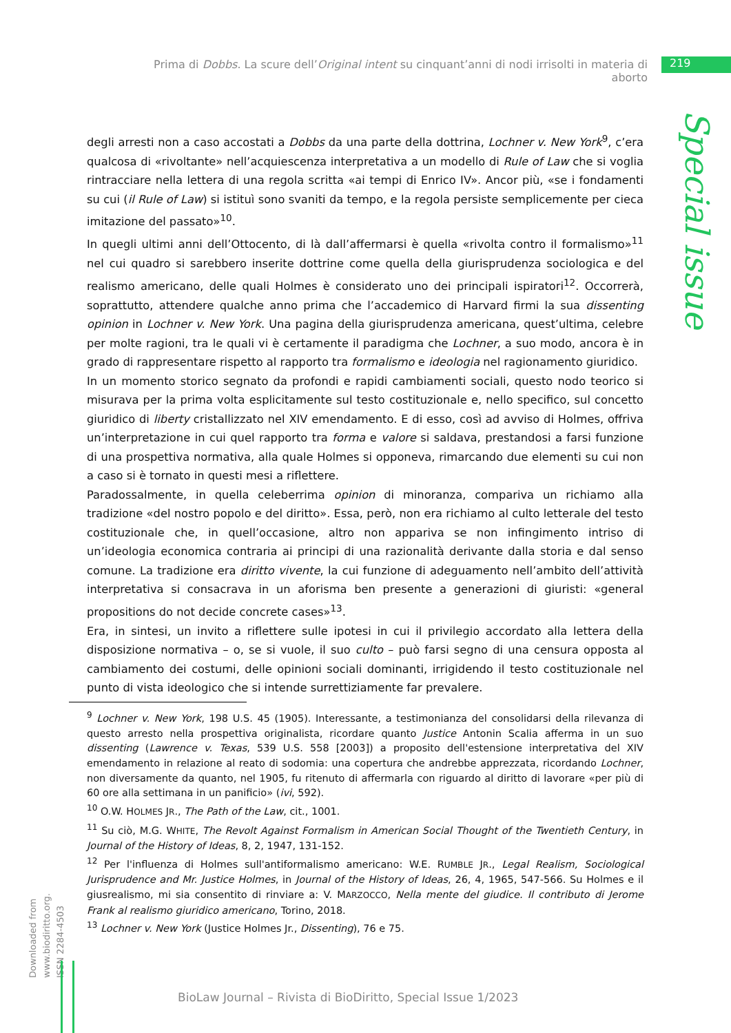Prima di Dobbs. La scure dell’Original intent su cinquant’anni di nodi irrisolti in materia di aborto
219
Special issue
degli arresti non a caso accostati a Dobbs da una parte della dottrina, Lochner v. New York<sup>9</sup>, c’era qualcosa di «rivoltante» nell’acquiescenza interpretativa a un modello di Rule of Law che si voglia rintracciare nella lettera di una regola scritta «ai tempi di Enrico IV». Ancor più, «se i fondamenti su cui (il Rule of Law) si istituì sono svaniti da tempo, e la regola persiste semplicemente per cieca imitazione del passato»<sup>10</sup>.
In quegli ultimi anni dell’Ottocento, di là dall’affermarsi è quella «rivolta contro il formalismo»<sup>11</sup> nel cui quadro si sarebbero inserite dottrine come quella della giurisprudenza sociologica e del realismo americano, delle quali Holmes è considerato uno dei principali ispiratori<sup>12</sup>. Occorrerà, soprattutto, attendere qualche anno prima che l’accademico di Harvard firmi la sua dissenting opinion in Lochner v. New York. Una pagina della giurisprudenza americana, quest’ultima, celebre per molte ragioni, tra le quali vi è certamente il paradigma che Lochner, a suo modo, ancora è in grado di rappresentare rispetto al rapporto tra formalismo e ideologia nel ragionamento giuridico.
In un momento storico segnato da profondi e rapidi cambiamenti sociali, questo nodo teorico si misurava per la prima volta esplicitamente sul testo costituzionale e, nello specifico, sul concetto giuridico di liberty cristallizzato nel XIV emendamento. E di esso, così ad avviso di Holmes, offriva un’interpretazione in cui quel rapporto tra forma e valore si saldava, prestandosi a farsi funzione di una prospettiva normativa, alla quale Holmes si opponeva, rimarcando due elementi su cui non a caso si è tornato in questi mesi a riflettere.
Paradossalmente, in quella celeberrima opinion di minoranza, compariva un richiamo alla tradizione «del nostro popolo e del diritto». Essa, però, non era richiamo al culto letterale del testo costituzionale che, in quell’occasione, altro non appariva se non infingimento intriso di un’ideologia economica contraria ai principi di una razionalità derivante dalla storia e dal senso comune. La tradizione era diritto vivente, la cui funzione di adeguamento nell’ambito dell’attività interpretativa si consacrava in un aforisma ben presente a generazioni di giuristi: «general propositions do not decide concrete cases»<sup>13</sup>.
Era, in sintesi, un invito a riflettere sulle ipotesi in cui il privilegio accordato alla lettera della disposizione normativa – o, se si vuole, il suo culto – può farsi segno di una censura opposta al cambiamento dei costumi, delle opinioni sociali dominanti, irrigidendo il testo costituzionale nel punto di vista ideologico che si intende surrettiziamente far prevalere.
<sup>9</sup> Lochner v. New York, 198 U.S. 45 (1905). Interessante, a testimonianza del consolidarsi della rilevanza di questo arresto nella prospettiva originalista, ricordare quanto Justice Antonin Scalia afferma in un suo dissenting (Lawrence v. Texas, 539 U.S. 558 [2003]) a proposito dell'estensione interpretativa del XIV emendamento in relazione al reato di sodomia: una copertura che andrebbe apprezzata, ricordando Lochner, non diversamente da quanto, nel 1905, fu ritenuto di affermarla con riguardo al diritto di lavorare «per più di 60 ore alla settimana in un panificio» (ivi, 592).
<sup>10</sup> O.W. HOLMES JR., The Path of the Law, cit., 1001.
<sup>11</sup> Su ciò, M.G. WHITE, The Revolt Against Formalism in American Social Thought of the Twentieth Century, in Journal of the History of Ideas, 8, 2, 1947, 131-152.
<sup>12</sup> Per l'influenza di Holmes sull'antiformalismo americano: W.E. RUMBLE JR., Legal Realism, Sociological Jurisprudence and Mr. Justice Holmes, in Journal of the History of Ideas, 26, 4, 1965, 547-566. Su Holmes e il giusrealismo, mi sia consentito di rinviare a: V. MARZOCCO, Nella mente del giudice. Il contributo di Jerome Frank al realismo giuridico americano, Torino, 2018.
<sup>13</sup> Lochner v. New York (Justice Holmes Jr., Dissenting), 76 e 75.
Downloaded from www.biodiritto.org.
ISSN 2284-4503
BioLaw Journal – Rivista di BioDiritto, Special Issue 1/2023